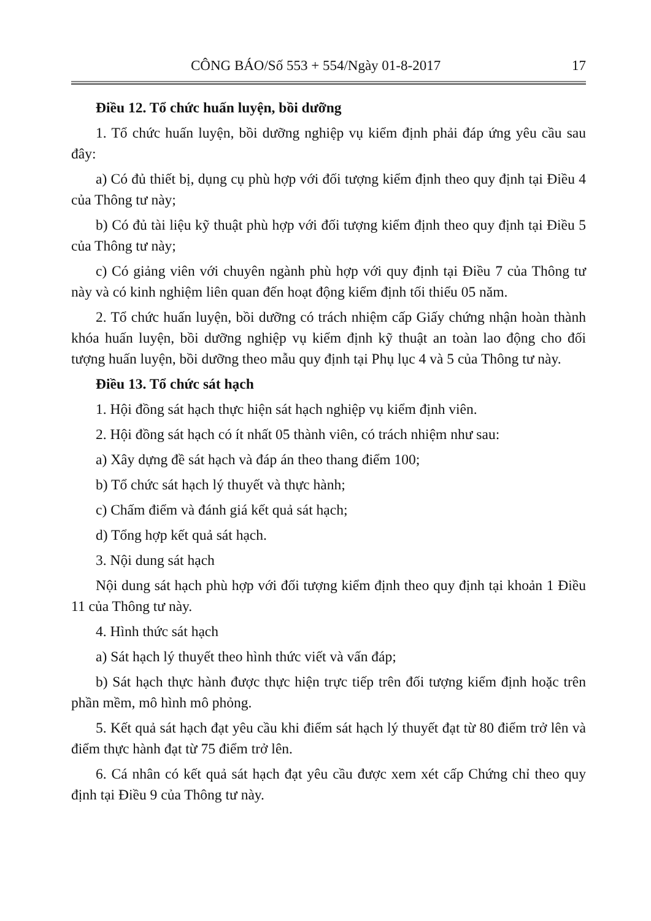CÔNG BÁO/Số 553 + 554/Ngày 01-8-2017 17
Điều 12. Tổ chức huấn luyện, bồi dưỡng
1. Tổ chức huấn luyện, bồi dưỡng nghiệp vụ kiểm định phải đáp ứng yêu cầu sau đây:
a) Có đủ thiết bị, dụng cụ phù hợp với đối tượng kiểm định theo quy định tại Điều 4 của Thông tư này;
b) Có đủ tài liệu kỹ thuật phù hợp với đối tượng kiểm định theo quy định tại Điều 5 của Thông tư này;
c) Có giảng viên với chuyên ngành phù hợp với quy định tại Điều 7 của Thông tư này và có kinh nghiệm liên quan đến hoạt động kiểm định tối thiểu 05 năm.
2. Tổ chức huấn luyện, bồi dưỡng có trách nhiệm cấp Giấy chứng nhận hoàn thành khóa huấn luyện, bồi dưỡng nghiệp vụ kiểm định kỹ thuật an toàn lao động cho đối tượng huấn luyện, bồi dưỡng theo mẫu quy định tại Phụ lục 4 và 5 của Thông tư này.
Điều 13. Tổ chức sát hạch
1. Hội đồng sát hạch thực hiện sát hạch nghiệp vụ kiểm định viên.
2. Hội đồng sát hạch có ít nhất 05 thành viên, có trách nhiệm như sau:
a) Xây dựng đề sát hạch và đáp án theo thang điểm 100;
b) Tổ chức sát hạch lý thuyết và thực hành;
c) Chấm điểm và đánh giá kết quả sát hạch;
d) Tổng hợp kết quả sát hạch.
3. Nội dung sát hạch
Nội dung sát hạch phù hợp với đối tượng kiểm định theo quy định tại khoản 1 Điều 11 của Thông tư này.
4. Hình thức sát hạch
a) Sát hạch lý thuyết theo hình thức viết và vấn đáp;
b) Sát hạch thực hành được thực hiện trực tiếp trên đối tượng kiểm định hoặc trên phần mềm, mô hình mô phỏng.
5. Kết quả sát hạch đạt yêu cầu khi điểm sát hạch lý thuyết đạt từ 80 điểm trở lên và điểm thực hành đạt từ 75 điểm trở lên.
6. Cá nhân có kết quả sát hạch đạt yêu cầu được xem xét cấp Chứng chỉ theo quy định tại Điều 9 của Thông tư này.